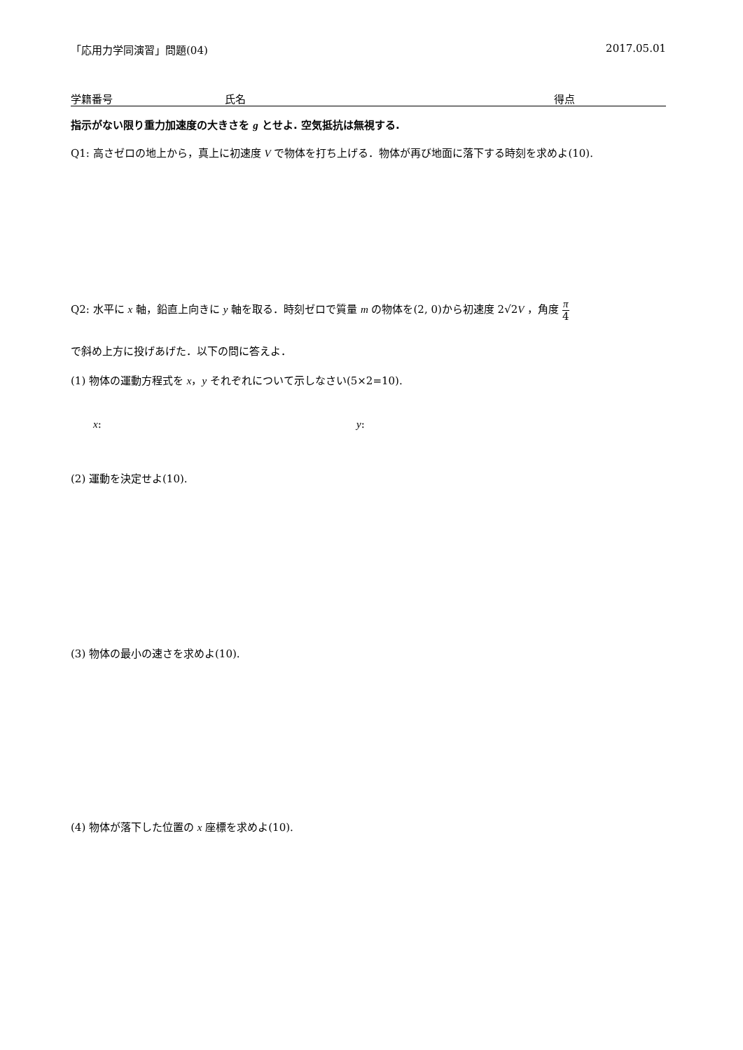「応用力学同演習」問題(04) 2017.05.01
学籍番号 氏名 得点
指示がない限り重力加速度の大きさを g とせよ. 空気抵抗は無視する.
Q1: 高さゼロの地上から，真上に初速度 V で物体を打ち上げる．物体が再び地面に落下する時刻を求めよ(10).
Q2: 水平に x 軸，鉛直上向きに y 軸を取る．時刻ゼロで質量 m の物体を(2, 0)から初速度 2√2V ，角度 π 4
で斜め上方に投げあげた．以下の問に答えよ．
(1) 物体の運動方程式を x，y それぞれについて示しなさい(5×2=10).
x: y:
(2) 運動を決定せよ(10).
(3) 物体の最小の速さを求めよ(10).
(4) 物体が落下した位置の x 座標を求めよ(10).